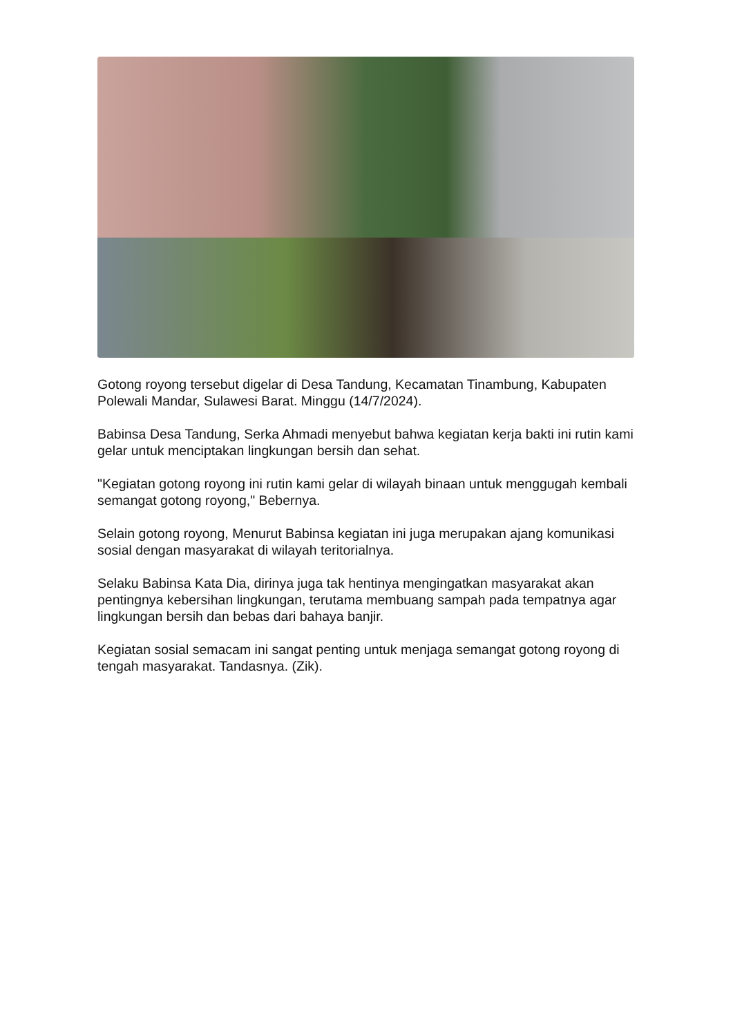Gotong royong tersebut digelar di Desa Tandung, Kecamatan Tinambung, Kabupaten Polewali Mandar, Sulawesi Barat. Minggu (14/7/2024).
Babinsa Desa Tandung, Serka Ahmadi menyebut bahwa kegiatan kerja bakti ini rutin kami gelar untuk menciptakan lingkungan bersih dan sehat.
"Kegiatan gotong royong ini rutin kami gelar di wilayah binaan untuk menggugah kembali semangat gotong royong," Bebernya.
Selain gotong royong, Menurut Babinsa kegiatan ini juga merupakan ajang komunikasi sosial dengan masyarakat di wilayah teritorialnya.
Selaku Babinsa Kata Dia, dirinya juga tak hentinya mengingatkan masyarakat akan pentingnya kebersihan lingkungan, terutama membuang sampah pada tempatnya agar lingkungan bersih dan bebas dari bahaya banjir.
Kegiatan sosial semacam ini sangat penting untuk menjaga semangat gotong royong di tengah masyarakat. Tandasnya. (Zik).